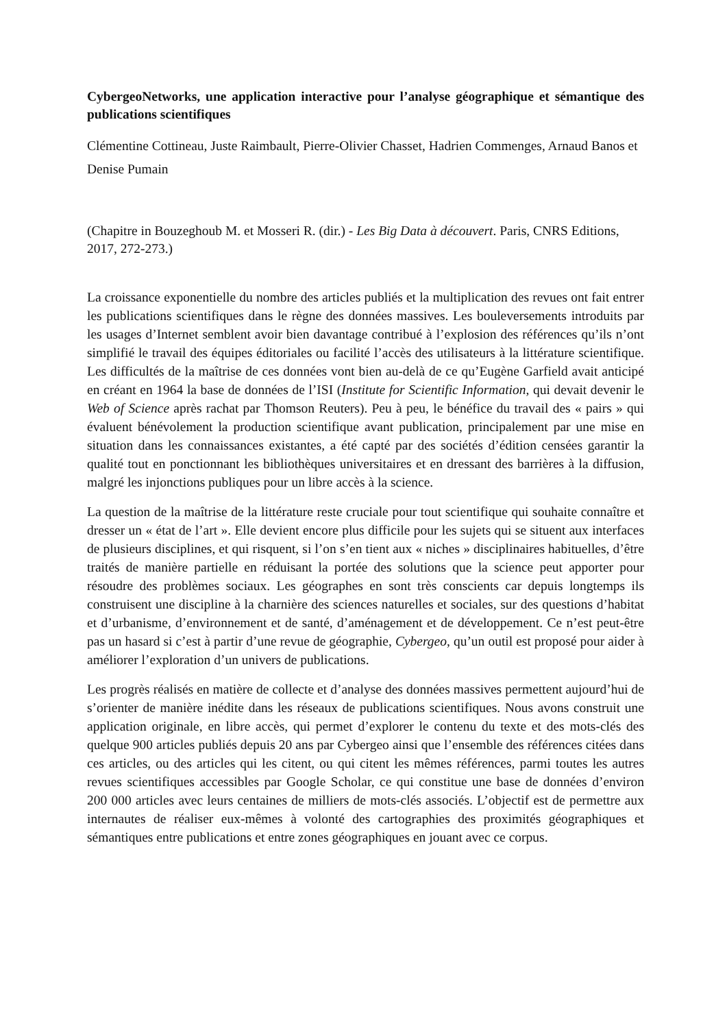CybergeoNetworks, une application interactive pour l’analyse géographique et sémantique des publications scientifiques
Clémentine Cottineau, Juste Raimbault, Pierre-Olivier Chasset, Hadrien Commenges, Arnaud Banos et Denise Pumain
(Chapitre in Bouzeghoub M. et Mosseri R. (dir.) - Les Big Data à découvert. Paris, CNRS Editions, 2017, 272-273.)
La croissance exponentielle du nombre des articles publiés et la multiplication des revues ont fait entrer les publications scientifiques dans le règne des données massives. Les bouleversements introduits par les usages d’Internet semblent avoir bien davantage contribué à l’explosion des références qu’ils n’ont simplifié le travail des équipes éditoriales ou facilité l’accès des utilisateurs à la littérature scientifique. Les difficultés de la maîtrise de ces données vont bien au-delà de ce qu’Eugène Garfield avait anticipé en créant en 1964 la base de données de l’ISI (Institute for Scientific Information, qui devait devenir le Web of Science après rachat par Thomson Reuters). Peu à peu, le bénéfice du travail des « pairs » qui évaluent bénévolement la production scientifique avant publication, principalement par une mise en situation dans les connaissances existantes, a été capté par des sociétés d’édition censées garantir la qualité tout en ponctionnant les bibliothèques universitaires et en dressant des barrières à la diffusion, malgré les injonctions publiques pour un libre accès à la science.
La question de la maîtrise de la littérature reste cruciale pour tout scientifique qui souhaite connaître et dresser un « état de l’art ». Elle devient encore plus difficile pour les sujets qui se situent aux interfaces de plusieurs disciplines, et qui risquent, si l’on s’en tient aux « niches » disciplinaires habituelles, d’être traités de manière partielle en réduisant la portée des solutions que la science peut apporter pour résoudre des problèmes sociaux. Les géographes en sont très conscients car depuis longtemps ils construisent une discipline à la charnière des sciences naturelles et sociales, sur des questions d’habitat et d’urbanisme, d’environnement et de santé, d’aménagement et de développement. Ce n’est peut-être pas un hasard si c’est à partir d’une revue de géographie, Cybergeo, qu’un outil est proposé pour aider à améliorer l’exploration d’un univers de publications.
Les progrès réalisés en matière de collecte et d’analyse des données massives permettent aujourd’hui de s’orienter de manière inédite dans les réseaux de publications scientifiques. Nous avons construit une application originale, en libre accès, qui permet d’explorer le contenu du texte et des mots-clés des quelque 900 articles publiés depuis 20 ans par Cybergeo ainsi que l’ensemble des références citées dans ces articles, ou des articles qui les citent, ou qui citent les mêmes références, parmi toutes les autres revues scientifiques accessibles par Google Scholar, ce qui constitue une base de données d’environ 200 000 articles avec leurs centaines de milliers de mots-clés associés. L’objectif est de permettre aux internautes de réaliser eux-mêmes à volonté des cartographies des proximités géographiques et sémantiques entre publications et entre zones géographiques en jouant avec ce corpus.